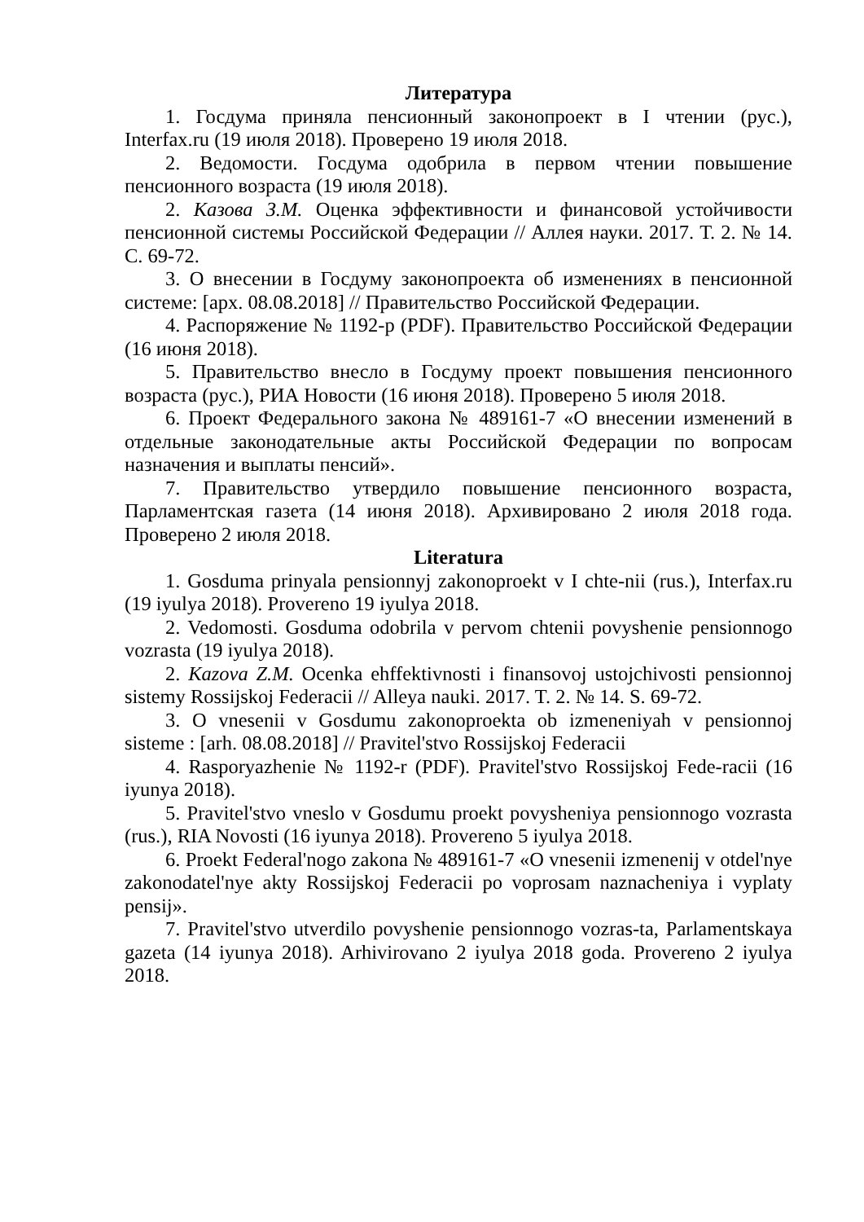Литература
1. Госдума приняла пенсионный законопроект в I чтении (рус.), Interfax.ru (19 июля 2018). Проверено 19 июля 2018.
2. Ведомости. Госдума одобрила в первом чтении повышение пенсионного возраста (19 июля 2018).
2. Казова З.М. Оценка эффективности и финансовой устойчивости пенсионной системы Российской Федерации // Аллея науки. 2017. Т. 2. № 14. С. 69-72.
3. О внесении в Госдуму законопроекта об изменениях в пенсионной системе: [арх. 08.08.2018] // Правительство Российской Федерации.
4. Распоряжение № 1192-р (PDF). Правительство Российской Федерации (16 июня 2018).
5. Правительство внесло в Госдуму проект повышения пенсионного возраста (рус.), РИА Новости (16 июня 2018). Проверено 5 июля 2018.
6. Проект Федерального закона № 489161-7 «О внесении изменений в отдельные законодательные акты Российской Федерации по вопросам назначения и выплаты пенсий».
7. Правительство утвердило повышение пенсионного возраста, Парламентская газета (14 июня 2018). Архивировано 2 июля 2018 года. Проверено 2 июля 2018.
Literatura
1. Gosduma prinyala pensionnyj zakonoproekt v I chte-nii (rus.), Interfax.ru (19 iyulya 2018). Provereno 19 iyulya 2018.
2. Vedomosti. Gosduma odobrila v pervom chtenii povyshenie pensionnogo vozrasta (19 iyulya 2018).
2. Kazova Z.M. Ocenka ehffektivnosti i finansovoj ustojchivosti pensionnoj sistemy Rossijskoj Federacii // Alleya nauki. 2017. T. 2. № 14. S. 69-72.
3. O vnesenii v Gosdumu zakonoproekta ob izmeneniyah v pensionnoj sisteme : [arh. 08.08.2018] // Pravitel'stvo Rossijskoj Federacii
4. Rasporyazhenie № 1192-r (PDF). Pravitel'stvo Rossijskoj Fede-racii (16 iyunya 2018).
5. Pravitel'stvo vneslo v Gosdumu proekt povysheniya pensionnogo vozrasta (rus.), RIA Novosti (16 iyunya 2018). Provereno 5 iyulya 2018.
6. Proekt Federal'nogo zakona № 489161-7 «O vnesenii izmenenij v otdel'nye zakonodatel'nye akty Rossijskoj Federacii po voprosam naznacheniya i vyplaty pensij».
7. Pravitel'stvo utverdilo povyshenie pensionnogo vozras-ta, Parlamentskaya gazeta (14 iyunya 2018). Arhivirovano 2 iyulya 2018 goda. Provereno 2 iyulya 2018.